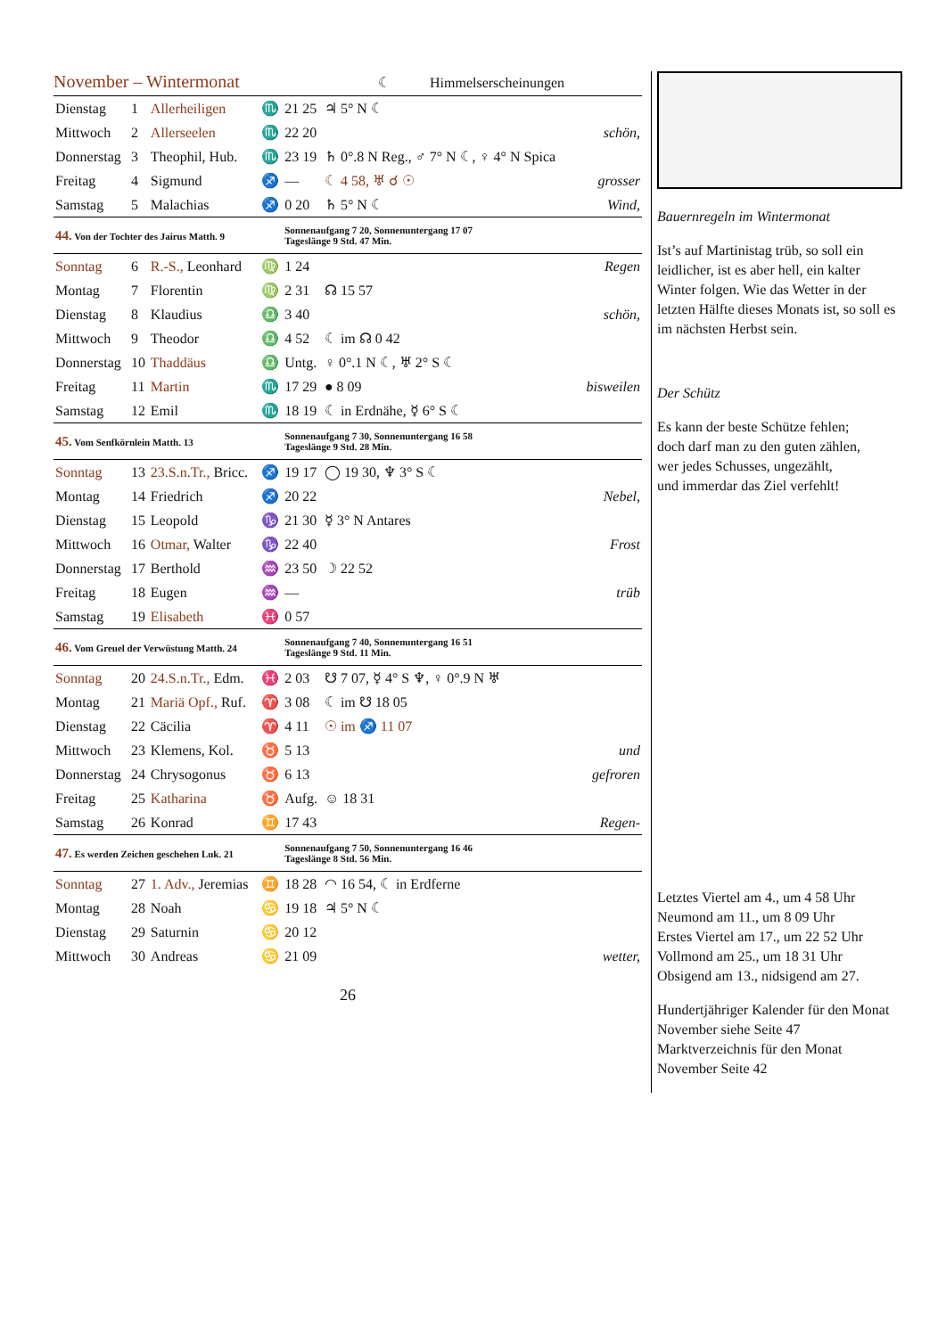November – Wintermonat
☾ Himmelserscheinungen
| Dienstag | 1 | Allerheiligen | ♏ | 21 25 | ♃ 5° N ☾ | |
| Mittwoch | 2 | Allerseelen | ♏ | 22 20 | | schön, |
| Donnerstag | 3 | Theophil, Hub. | ♏ | 23 19 | ♄ 0°.8 N Reg., ♂ 7° N ☾, ♀ 4° N Spica | |
| Freitag | 4 | Sigmund | ♐ | — | ☾ 4 58, ♅ ☌ ☉ | grosser |
| Samstag | 5 | Malachias | ♐ | 0 20 | ♄ 5° N ☾ | Wind, |
| 44. Von der Tochter des Jairus Matth. 9 | | | | Sonnenaufgang 7 20, Sonnenuntergang 17 07 Tageslänge 9 Std. 47 Min. | | |
| Sonntag | 6 | R.-S., Leonhard | ♍ | 1 24 | | Regen |
| Montag | 7 | Florentin | ♍ | 2 31 | ☊ 15 57 | |
| Dienstag | 8 | Klaudius | ♎ | 3 40 | | schön, |
| Mittwoch | 9 | Theodor | ♎ | 4 52 | ☾ im ☊ 0 42 | |
| Donnerstag | 10 | Thaddäus | ♎ | Untg. | ♀ 0°.1 N ☾, ♅ 2° S ☾ | |
| Freitag | 11 | Martin | ♏ | 17 29 | ● 8 09 | bisweilen |
| Samstag | 12 | Emil | ♏ | 18 19 | ☾ in Erdnähe, ☿ 6° S ☾ | |
| 45. Vom Senfkörnlein Matth. 13 | | | | Sonnenaufgang 7 30, Sonnenuntergang 16 58 Tageslänge 9 Std. 28 Min. | | |
| Sonntag | 13 | 23.S.n.Tr., Bricc. | ♐ | 19 17 | ◯ 19 30, ♆ 3° S ☾ | |
| Montag | 14 | Friedrich | ♐ | 20 22 | | Nebel, |
| Dienstag | 15 | Leopold | ♑ | 21 30 | ☿ 3° N Antares | |
| Mittwoch | 16 | Otmar, Walter | ♑ | 22 40 | | Frost |
| Donnerstag | 17 | Berthold | ♒ | 23 50 | ☽ 22 52 | |
| Freitag | 18 | Eugen | ♒ | — | | trüb |
| Samstag | 19 | Elisabeth | ♓ | 0 57 | | |
| 46. Vom Greuel der Verwüstung Matth. 24 | | | | Sonnenaufgang 7 40, Sonnenuntergang 16 51 Tageslänge 9 Std. 11 Min. | | |
| Sonntag | 20 | 24.S.n.Tr., Edm. | ♓ | 2 03 | ☋ 7 07, ☿ 4° S ♆, ♀ 0°.9 N ♅ | |
| Montag | 21 | Mariä Opf., Ruf. | ♈ | 3 08 | ☾ im ☋ 18 05 | |
| Dienstag | 22 | Cäcilia | ♈ | 4 11 | ☉ im ♐ 11 07 | |
| Mittwoch | 23 | Klemens, Kol. | ♉ | 5 13 | | und |
| Donnerstag | 24 | Chrysogonus | ♉ | 6 13 | | gefroren |
| Freitag | 25 | Katharina | ♉ | Aufg. | ☺ 18 31 | |
| Samstag | 26 | Konrad | ♊ | 17 43 | | Regen- |
| 47. Es werden Zeichen geschehen Luk. 21 | | | | Sonnenaufgang 7 50, Sonnenuntergang 16 46 Tageslänge 8 Std. 56 Min. | | |
| Sonntag | 27 | 1. Adv., Jeremias | ♊ | 18 28 | ◠ 16 54, ☾ in Erdferne | |
| Montag | 28 | Noah | ♋ | 19 18 | ♃ 5° N ☾ | |
| Dienstag | 29 | Saturnin | ♋ | 20 12 | | |
| Mittwoch | 30 | Andreas | ♋ | 21 09 | | wetter, |
26
Bauernregeln im Wintermonat
Ist’s auf Martinistag trüb, so soll ein leidlicher, ist es aber hell, ein kalter Winter folgen. Wie das Wetter in der letzten Hälfte dieses Monats ist, so soll es im nächsten Herbst sein.
Der Schütz
Es kann der beste Schütze fehlen;
doch darf man zu den guten zählen,
wer jedes Schusses, ungezählt,
und immerdar das Ziel verfehlt!
Letztes Viertel am 4., um 4 58 Uhr
Neumond am 11., um 8 09 Uhr
Erstes Viertel am 17., um 22 52 Uhr
Vollmond am 25., um 18 31 Uhr
Obsigend am 13., nidsigend am 27.
Hundertjähriger Kalender für den Monat November siehe Seite 47
Marktverzeichnis für den Monat November Seite 42